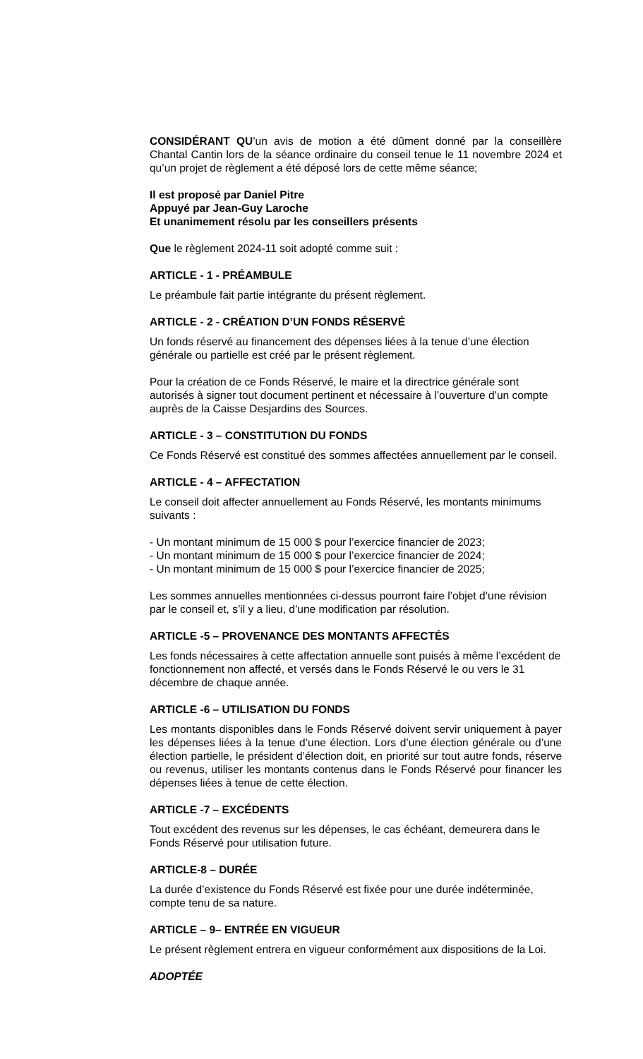CONSIDÉRANT QU’un avis de motion a été dûment donné par la conseillère Chantal Cantin lors de la séance ordinaire du conseil tenue le 11 novembre 2024 et qu’un projet de règlement a été déposé lors de cette même séance;
Il est proposé par Daniel Pitre
Appuyé par Jean-Guy Laroche
Et unanimement résolu par les conseillers présents
Que le règlement 2024-11 soit adopté comme suit :
ARTICLE - 1 - PRÉAMBULE
Le préambule fait partie intégrante du présent règlement.
ARTICLE - 2 - CRÉATION D’UN FONDS RÉSERVÉ
Un fonds réservé au financement des dépenses liées à la tenue d’une élection générale ou partielle est créé par le présent règlement.
Pour la création de ce Fonds Réservé, le maire et la directrice générale sont autorisés à signer tout document pertinent et nécessaire à l’ouverture d’un compte auprès de la Caisse Desjardins des Sources.
ARTICLE - 3 – CONSTITUTION DU FONDS
Ce Fonds Réservé est constitué des sommes affectées annuellement par le conseil.
ARTICLE - 4 – AFFECTATION
Le conseil doit affecter annuellement au Fonds Réservé, les montants minimums suivants :
- Un montant minimum de 15 000 $ pour l’exercice financier de 2023;
- Un montant minimum de 15 000 $ pour l’exercice financier de 2024;
- Un montant minimum de 15 000 $ pour l’exercice financier de 2025;
Les sommes annuelles mentionnées ci-dessus pourront faire l’objet d’une révision par le conseil et, s’il y a lieu, d’une modification par résolution.
ARTICLE -5 – PROVENANCE DES MONTANTS AFFECTÉS
Les fonds nécessaires à cette affectation annuelle sont puisés à même l’excédent de fonctionnement non affecté, et versés dans le Fonds Réservé le ou vers le 31 décembre de chaque année.
ARTICLE -6 – UTILISATION DU FONDS
Les montants disponibles dans le Fonds Réservé doivent servir uniquement à payer les dépenses liées à la tenue d’une élection. Lors d’une élection générale ou d’une élection partielle, le président d’élection doit, en priorité sur tout autre fonds, réserve ou revenus, utiliser les montants contenus dans le Fonds Réservé pour financer les dépenses liées à tenue de cette élection.
ARTICLE -7 – EXCÉDENTS
Tout excédent des revenus sur les dépenses, le cas échéant, demeurera dans le Fonds Réservé pour utilisation future.
ARTICLE-8 – DURÉE
La durée d’existence du Fonds Réservé est fixée pour une durée indéterminée, compte tenu de sa nature.
ARTICLE – 9– ENTRÉE EN VIGUEUR
Le présent règlement entrera en vigueur conformément aux dispositions de la Loi.
ADOPTÉE